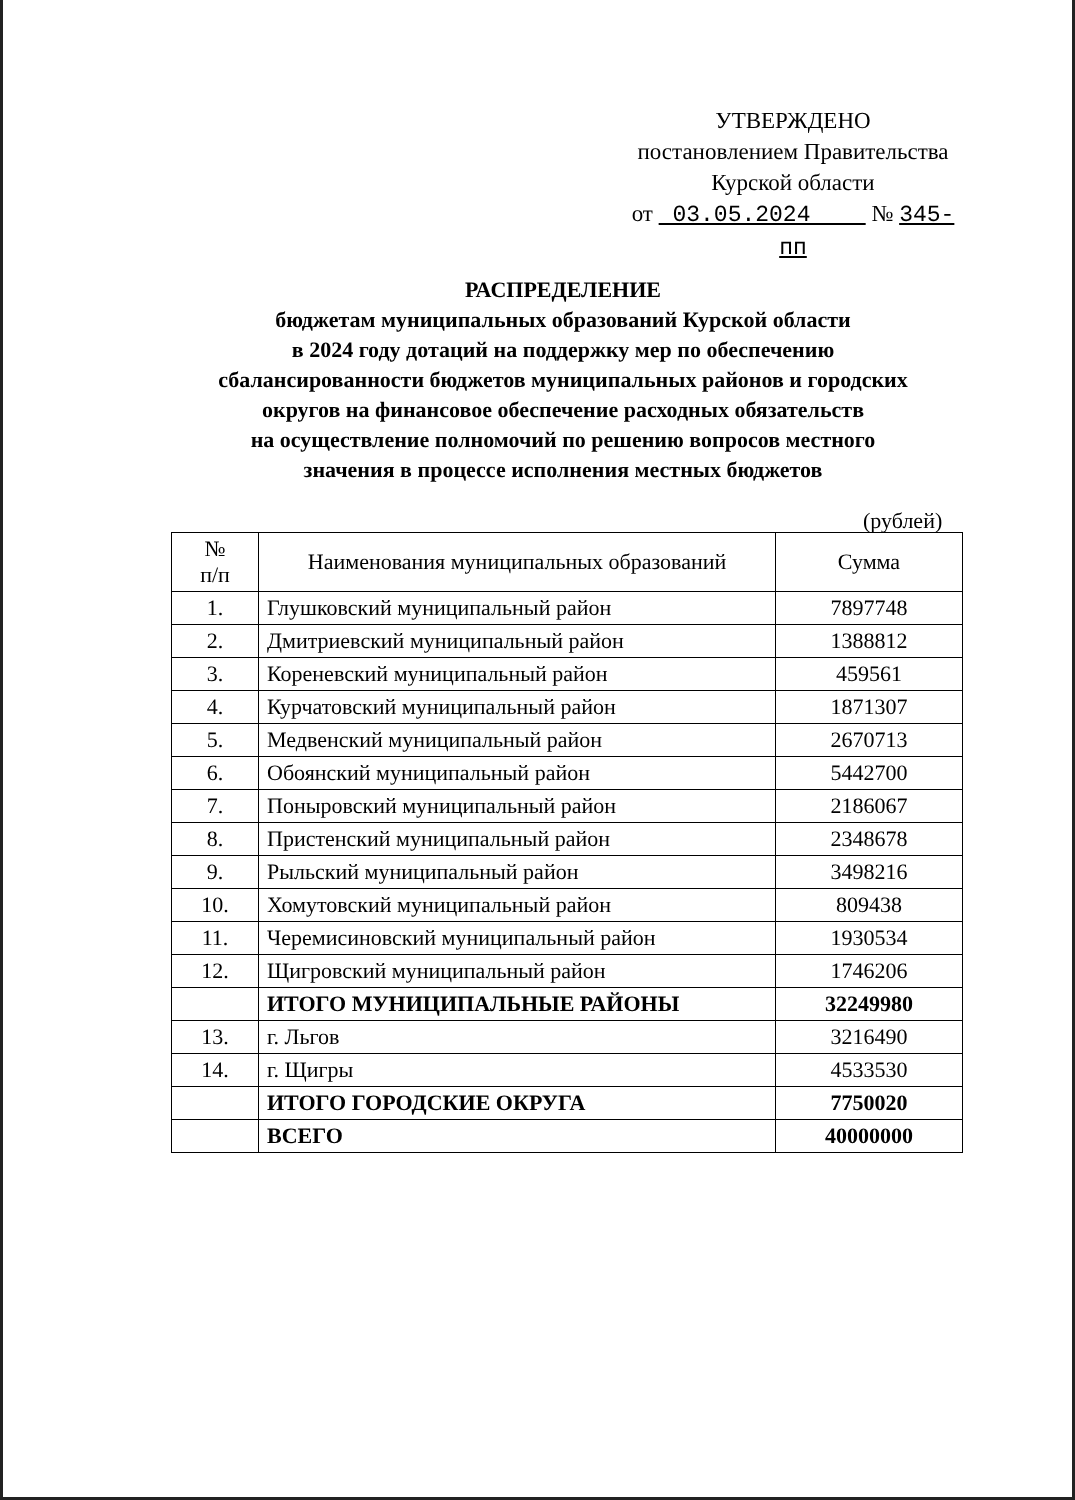УТВЕРЖДЕНО
постановлением Правительства
Курской области
от 03.05.2024 № 345-пп
РАСПРЕДЕЛЕНИЕ
бюджетам муниципальных образований Курской области
в 2024 году дотаций на поддержку мер по обеспечению
сбалансированности бюджетов муниципальных районов и городских
округов на финансовое обеспечение расходных обязательств
на осуществление полномочий по решению вопросов местного
значения в процессе исполнения местных бюджетов
(рублей)
| № п/п | Наименования муниципальных образований | Сумма |
| --- | --- | --- |
| 1. | Глушковский муниципальный район | 7897748 |
| 2. | Дмитриевский муниципальный район | 1388812 |
| 3. | Кореневский муниципальный район | 459561 |
| 4. | Курчатовский муниципальный район | 1871307 |
| 5. | Медвенский муниципальный район | 2670713 |
| 6. | Обоянский муниципальный район | 5442700 |
| 7. | Поныровский муниципальный район | 2186067 |
| 8. | Пристенский муниципальный район | 2348678 |
| 9. | Рыльский муниципальный район | 3498216 |
| 10. | Хомутовский муниципальный район | 809438 |
| 11. | Черемисиновский муниципальный район | 1930534 |
| 12. | Щигровский муниципальный район | 1746206 |
| | ИТОГО МУНИЦИПАЛЬНЫЕ РАЙОНЫ | 32249980 |
| 13. | г. Льгов | 3216490 |
| 14. | г. Щигры | 4533530 |
| | ИТОГО ГОРОДСКИЕ ОКРУГА | 7750020 |
| | ВСЕГО | 40000000 |